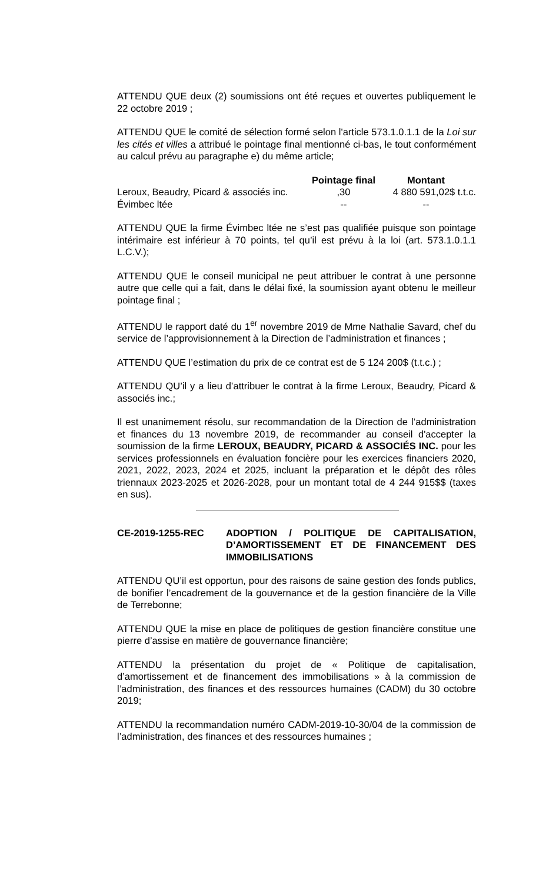ATTENDU QUE deux (2) soumissions ont été reçues et ouvertes publiquement le 22 octobre 2019 ;
ATTENDU QUE le comité de sélection formé selon l'article 573.1.0.1.1 de la Loi sur les cités et villes a attribué le pointage final mentionné ci-bas, le tout conformément au calcul prévu au paragraphe e) du même article;
| | Pointage final | Montant |
| --- | --- | --- |
| Leroux, Beaudry, Picard & associés inc. | ,30 | 4 880 591,02$ t.t.c. |
| Évimbec ltée | -- | -- |
ATTENDU QUE la firme Évimbec ltée ne s’est pas qualifiée puisque son pointage intérimaire est inférieur à 70 points, tel qu’il est prévu à la loi (art. 573.1.0.1.1 L.C.V.);
ATTENDU QUE le conseil municipal ne peut attribuer le contrat à une personne autre que celle qui a fait, dans le délai fixé, la soumission ayant obtenu le meilleur pointage final ;
ATTENDU le rapport daté du 1<sup>er</sup> novembre 2019 de Mme Nathalie Savard, chef du service de l’approvisionnement à la Direction de l’administration et finances ;
ATTENDU QUE l’estimation du prix de ce contrat est de 5 124 200$ (t.t.c.) ;
ATTENDU QU’il y a lieu d’attribuer le contrat à la firme Leroux, Beaudry, Picard & associés inc.;
Il est unanimement résolu, sur recommandation de la Direction de l’administration et finances du 13 novembre 2019, de recommander au conseil d'accepter la soumission de la firme LEROUX, BEAUDRY, PICARD & ASSOCIÉS INC. pour les services professionnels en évaluation foncière pour les exercices financiers 2020, 2021, 2022, 2023, 2024 et 2025, incluant la préparation et le dépôt des rôles triennaux 2023-2025 et 2026-2028, pour un montant total de 4 244 915$$ (taxes en sus).
CE-2019-1255-REC ADOPTION / POLITIQUE DE CAPITALISATION, D’AMORTISSEMENT ET DE FINANCEMENT DES IMMOBILISATIONS
ATTENDU QU’il est opportun, pour des raisons de saine gestion des fonds publics, de bonifier l’encadrement de la gouvernance et de la gestion financière de la Ville de Terrebonne;
ATTENDU QUE la mise en place de politiques de gestion financière constitue une pierre d’assise en matière de gouvernance financière;
ATTENDU la présentation du projet de « Politique de capitalisation, d’amortissement et de financement des immobilisations » à la commission de l’administration, des finances et des ressources humaines (CADM) du 30 octobre 2019;
ATTENDU la recommandation numéro CADM-2019-10-30/04 de la commission de l’administration, des finances et des ressources humaines ;